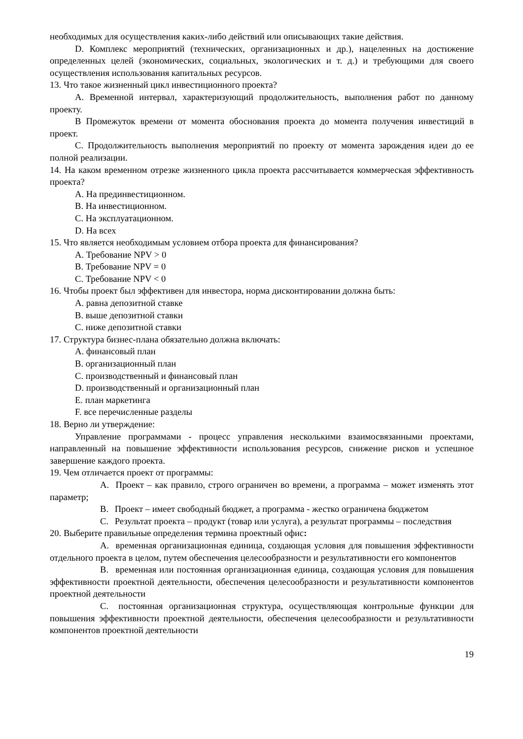необходимых для осуществления каких-либо действий или описывающих такие действия.
D. Комплекс мероприятий (технических, организационных и др.), нацеленных на достижение определенных целей (экономических, социальных, экологических и т. д.) и требующими для своего осуществления использования капитальных ресурсов.
13. Что такое жизненный цикл инвестиционного проекта?
A. Временной интервал, характеризующий продолжительность, выполнения работ по данному проекту.
B Промежуток времени от момента обоснования проекта до момента получения инвестиций в проект.
C. Продолжительность выполнения мероприятий по проекту от момента зарождения идеи до ее полной реализации.
14. На каком временном отрезке жизненного цикла проекта рассчитывается коммерческая эффективность проекта?
A. На прединвестиционном.
B. На инвестиционном.
C. На эксплуатационном.
D. На всех
15. Что является необходимым условием отбора проекта для финансирования?
A. Требование NPV > 0
B. Требование NPV = 0
C. Требование NPV < 0
16. Чтобы проект был эффективен для инвестора, норма дисконтировании должна быть:
A. равна депозитной ставке
B. выше депозитной ставки
C. ниже депозитной ставки
17. Структура бизнес-плана обязательно должна включать:
A. финансовый план
B. организационный план
C. производственный и финансовый план
D. производственный и организационный план
E. план маркетинга
F. все перечисленные разделы
18. Верно ли утверждение:
Управление программами - процесс управления несколькими взаимосвязанными проектами, направленный на повышение эффективности использования ресурсов, снижение рисков и успешное завершение каждого проекта.
19. Чем отличается проект от программы:
A. Проект – как правило, строго ограничен во времени, а программа – может изменять этот параметр;
B. Проект – имеет свободный бюджет, а программа - жестко ограничена бюджетом
C. Результат проекта – продукт (товар или услуга), а результат программы – последствия
20. Выберите правильные определения термина проектный офис:
A. временная организационная единица, создающая условия для повышения эффективности отдельного проекта в целом, путем обеспечения целесообразности и результативности его компонентов
B. временная или постоянная организационная единица, создающая условия для повышения эффективности проектной деятельности, обеспечения целесообразности и результативности компонентов проектной деятельности
C. постоянная организационная структура, осуществляющая контрольные функции для повышения эффективности проектной деятельности, обеспечения целесообразности и результативности компонентов проектной деятельности
19